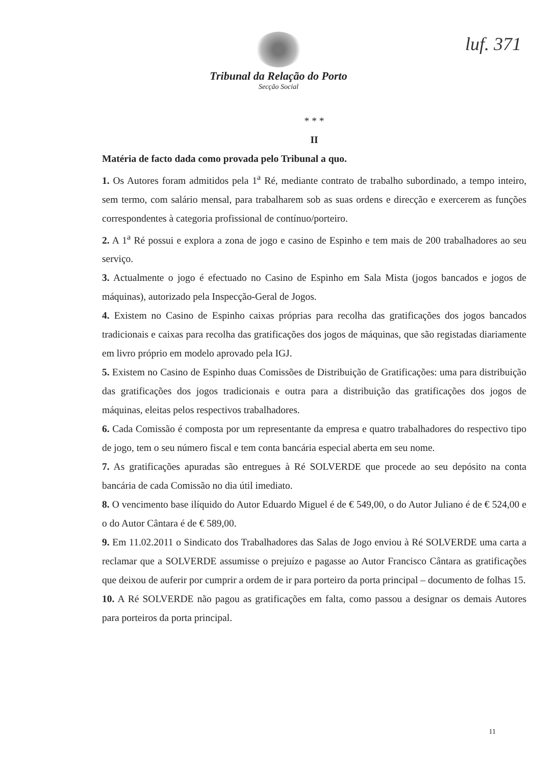luf. 371
Tribunal da Relação do Porto
Secção Social
* * *
II
Matéria de facto dada como provada pelo Tribunal a quo.
1. Os Autores foram admitidos pela 1<sup>a</sup> Ré, mediante contrato de trabalho subordinado, a tempo inteiro, sem termo, com salário mensal, para trabalharem sob as suas ordens e direcção e exercerem as funções correspondentes à categoria profissional de contínuo/porteiro.
2. A 1<sup>a</sup> Ré possui e explora a zona de jogo e casino de Espinho e tem mais de 200 trabalhadores ao seu serviço.
3. Actualmente o jogo é efectuado no Casino de Espinho em Sala Mista (jogos bancados e jogos de máquinas), autorizado pela Inspecção-Geral de Jogos.
4. Existem no Casino de Espinho caixas próprias para recolha das gratificações dos jogos bancados tradicionais e caixas para recolha das gratificações dos jogos de máquinas, que são registadas diariamente em livro próprio em modelo aprovado pela IGJ.
5. Existem no Casino de Espinho duas Comissões de Distribuição de Gratificações: uma para distribuição das gratificações dos jogos tradicionais e outra para a distribuição das gratificações dos jogos de máquinas, eleitas pelos respectivos trabalhadores.
6. Cada Comissão é composta por um representante da empresa e quatro trabalhadores do respectivo tipo de jogo, tem o seu número fiscal e tem conta bancária especial aberta em seu nome.
7. As gratificações apuradas são entregues à Ré SOLVERDE que procede ao seu depósito na conta bancária de cada Comissão no dia útil imediato.
8. O vencimento base ilíquido do Autor Eduardo Miguel é de € 549,00, o do Autor Juliano é de € 524,00 e o do Autor Cântara é de € 589,00.
9. Em 11.02.2011 o Sindicato dos Trabalhadores das Salas de Jogo enviou à Ré SOLVERDE uma carta a reclamar que a SOLVERDE assumisse o prejuízo e pagasse ao Autor Francisco Cântara as gratificações que deixou de auferir por cumprir a ordem de ir para porteiro da porta principal – documento de folhas 15.
10. A Ré SOLVERDE não pagou as gratificações em falta, como passou a designar os demais Autores para porteiros da porta principal.
11